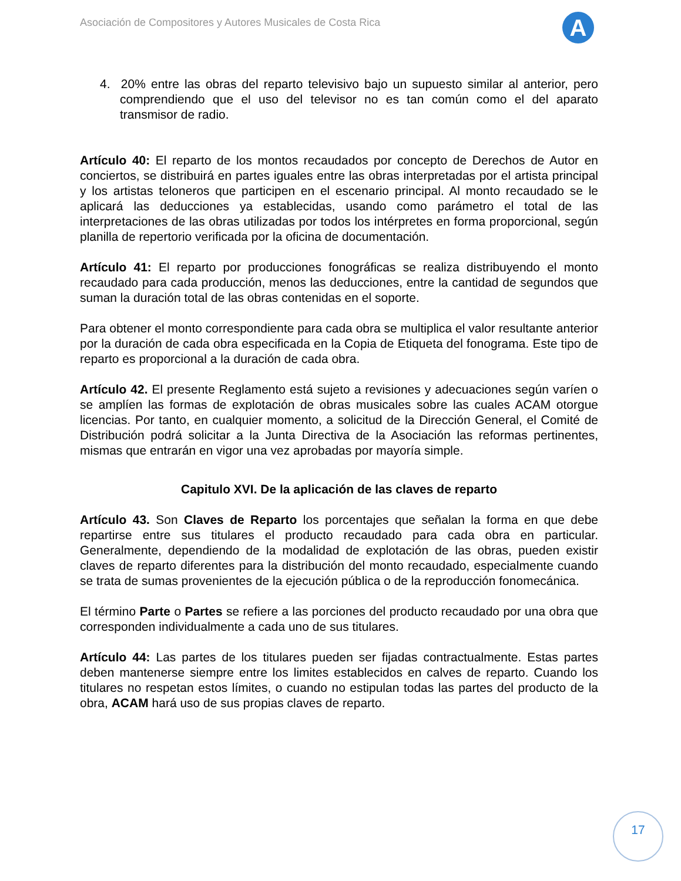Asociación de Compositores y Autores Musicales de Costa Rica
A
4. 20% entre las obras del reparto televisivo bajo un supuesto similar al anterior, pero comprendiendo que el uso del televisor no es tan común como el del aparato transmisor de radio.
Artículo 40: El reparto de los montos recaudados por concepto de Derechos de Autor en conciertos, se distribuirá en partes iguales entre las obras interpretadas por el artista principal y los artistas teloneros que participen en el escenario principal. Al monto recaudado se le aplicará las deducciones ya establecidas, usando como parámetro el total de las interpretaciones de las obras utilizadas por todos los intérpretes en forma proporcional, según planilla de repertorio verificada por la oficina de documentación.
Artículo 41: El reparto por producciones fonográficas se realiza distribuyendo el monto recaudado para cada producción, menos las deducciones, entre la cantidad de segundos que suman la duración total de las obras contenidas en el soporte.
Para obtener el monto correspondiente para cada obra se multiplica el valor resultante anterior por la duración de cada obra especificada en la Copia de Etiqueta del fonograma. Este tipo de reparto es proporcional a la duración de cada obra.
Artículo 42. El presente Reglamento está sujeto a revisiones y adecuaciones según varíen o se amplíen las formas de explotación de obras musicales sobre las cuales ACAM otorgue licencias. Por tanto, en cualquier momento, a solicitud de la Dirección General, el Comité de Distribución podrá solicitar a la Junta Directiva de la Asociación las reformas pertinentes, mismas que entrarán en vigor una vez aprobadas por mayoría simple.
Capitulo XVI. De la aplicación de las claves de reparto
Artículo 43. Son Claves de Reparto los porcentajes que señalan la forma en que debe repartirse entre sus titulares el producto recaudado para cada obra en particular. Generalmente, dependiendo de la modalidad de explotación de las obras, pueden existir claves de reparto diferentes para la distribución del monto recaudado, especialmente cuando se trata de sumas provenientes de la ejecución pública o de la reproducción fonomecánica.
El término Parte o Partes se refiere a las porciones del producto recaudado por una obra que corresponden individualmente a cada uno de sus titulares.
Artículo 44: Las partes de los titulares pueden ser fijadas contractualmente. Estas partes deben mantenerse siempre entre los limites establecidos en calves de reparto. Cuando los titulares no respetan estos límites, o cuando no estipulan todas las partes del producto de la obra, ACAM hará uso de sus propias claves de reparto.
17